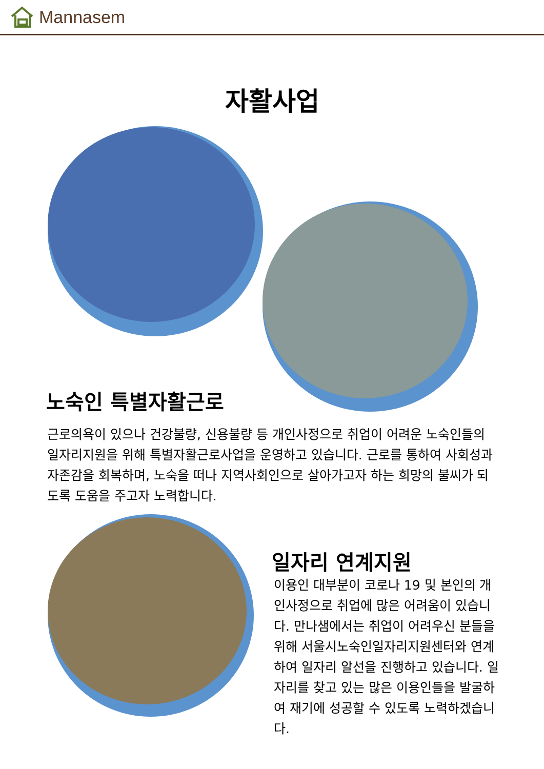Mannasem
자활사업
노숙인 특별자활근로
근로의욕이 있으나 건강불량, 신용불량 등 개인사정으로 취업이 어려운 노숙인들의 일자리지원을 위해 특별자활근로사업을 운영하고 있습니다. 근로를 통하여 사회성과 자존감을 회복하며, 노숙을 떠나 지역사회인으로 살아가고자 하는 희망의 불씨가 되도록 도움을 주고자 노력합니다.
일자리 연계지원
이용인 대부분이 코로나 19 및 본인의 개인사정으로 취업에 많은 어려움이 있습니다. 만나샘에서는 취업이 어려우신 분들을 위해 서울시노숙인일자리지원센터와 연계하여 일자리 알선을 진행하고 있습니다. 일자리를 찾고 있는 많은 이용인들을 발굴하여 재기에 성공할 수 있도록 노력하겠습니다.